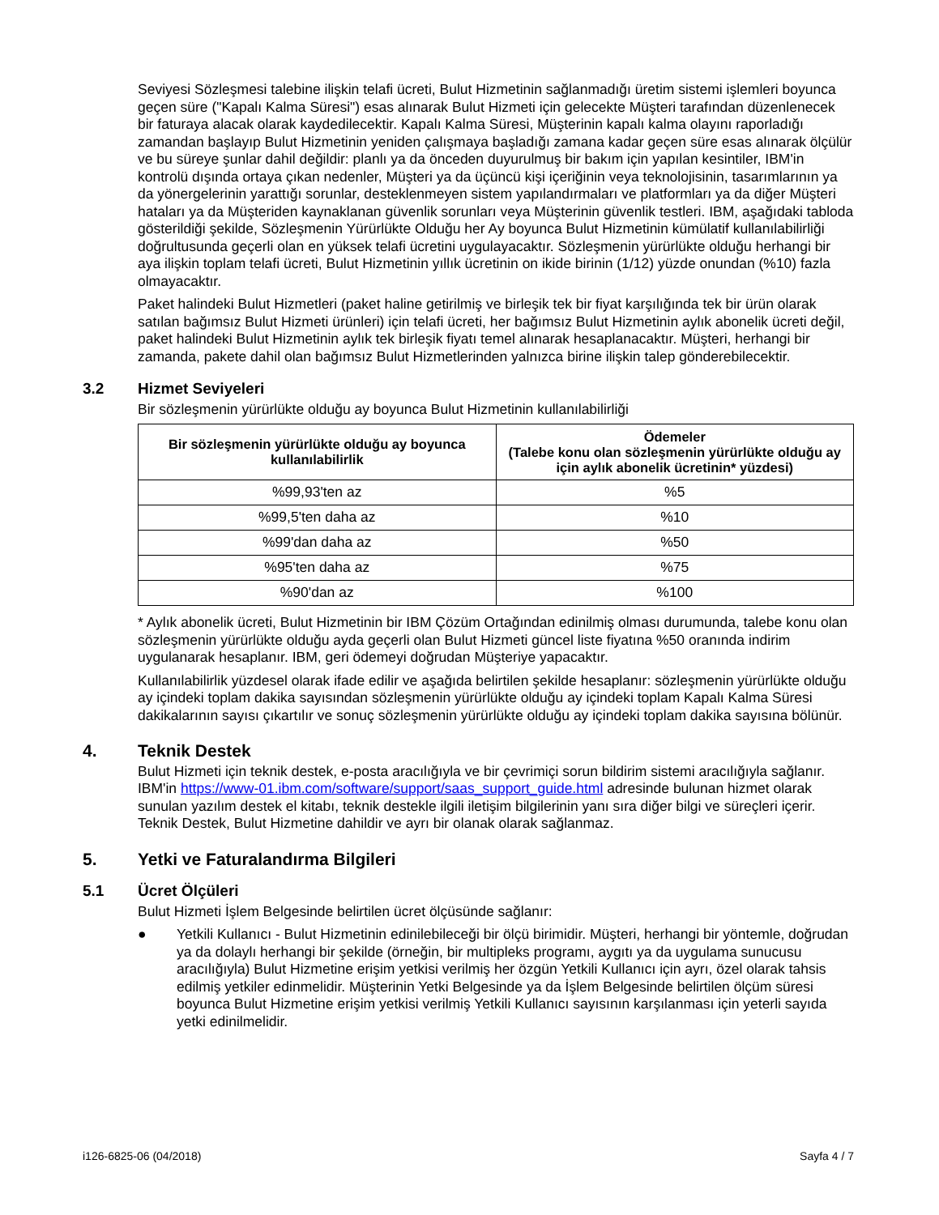Seviyesi Sözleşmesi talebine ilişkin telafi ücreti, Bulut Hizmetinin sağlanmadığı üretim sistemi işlemleri boyunca geçen süre ("Kapalı Kalma Süresi") esas alınarak Bulut Hizmeti için gelecekte Müşteri tarafından düzenlenecek bir faturaya alacak olarak kaydedilecektir. Kapalı Kalma Süresi, Müşterinin kapalı kalma olayını raporladığı zamandan başlayıp Bulut Hizmetinin yeniden çalışmaya başladığı zamana kadar geçen süre esas alınarak ölçülür ve bu süreye şunlar dahil değildir: planlı ya da önceden duyurulmuş bir bakım için yapılan kesintiler, IBM'in kontrolü dışında ortaya çıkan nedenler, Müşteri ya da üçüncü kişi içeriğinin veya teknolojisinin, tasarımlarının ya da yönergelerinin yarattığı sorunlar, desteklenmeyen sistem yapılandırmaları ve platformları ya da diğer Müşteri hataları ya da Müşteriden kaynaklanan güvenlik sorunları veya Müşterinin güvenlik testleri. IBM, aşağıdaki tabloda gösterildiği şekilde, Sözleşmenin Yürürlükte Olduğu her Ay boyunca Bulut Hizmetinin kümülatif kullanılabilirliği doğrultusunda geçerli olan en yüksek telafi ücretini uygulayacaktır. Sözleşmenin yürürlükte olduğu herhangi bir aya ilişkin toplam telafi ücreti, Bulut Hizmetinin yıllık ücretinin on ikide birinin (1/12) yüzde onundan (%10) fazla olmayacaktır.
Paket halindeki Bulut Hizmetleri (paket haline getirilmiş ve birleşik tek bir fiyat karşılığında tek bir ürün olarak satılan bağımsız Bulut Hizmeti ürünleri) için telafi ücreti, her bağımsız Bulut Hizmetinin aylık abonelik ücreti değil, paket halindeki Bulut Hizmetinin aylık tek birleşik fiyatı temel alınarak hesaplanacaktır. Müşteri, herhangi bir zamanda, pakete dahil olan bağımsız Bulut Hizmetlerinden yalnızca birine ilişkin talep gönderebilecektir.
3.2 Hizmet Seviyeleri
Bir sözleşmenin yürürlükte olduğu ay boyunca Bulut Hizmetinin kullanılabilirliği
| Bir sözleşmenin yürürlükte olduğu ay boyunca kullanılabilirlik | Ödemeler (Talebe konu olan sözleşmenin yürürlükte olduğu ay için aylık abonelik ücretinin* yüzdesi) |
| --- | --- |
| %99,93'ten az | %5 |
| %99,5'ten daha az | %10 |
| %99'dan daha az | %50 |
| %95'ten daha az | %75 |
| %90'dan az | %100 |
* Aylık abonelik ücreti, Bulut Hizmetinin bir IBM Çözüm Ortağından edinilmiş olması durumunda, talebe konu olan sözleşmenin yürürlükte olduğu ayda geçerli olan Bulut Hizmeti güncel liste fiyatına %50 oranında indirim uygulanarak hesaplanır. IBM, geri ödemeyi doğrudan Müşteriye yapacaktır.
Kullanılabilirlik yüzdesel olarak ifade edilir ve aşağıda belirtilen şekilde hesaplanır: sözleşmenin yürürlükte olduğu ay içindeki toplam dakika sayısından sözleşmenin yürürlükte olduğu ay içindeki toplam Kapalı Kalma Süresi dakikalarının sayısı çıkartılır ve sonuç sözleşmenin yürürlükte olduğu ay içindeki toplam dakika sayısına bölünür.
4. Teknik Destek
Bulut Hizmeti için teknik destek, e-posta aracılığıyla ve bir çevrimiçi sorun bildirim sistemi aracılığıyla sağlanır. IBM'in https://www-01.ibm.com/software/support/saas_support_guide.html adresinde bulunan hizmet olarak sunulan yazılım destek el kitabı, teknik destekle ilgili iletişim bilgilerinin yanı sıra diğer bilgi ve süreçleri içerir. Teknik Destek, Bulut Hizmetine dahildir ve ayrı bir olanak olarak sağlanmaz.
5. Yetki ve Faturalandırma Bilgileri
5.1 Ücret Ölçüleri
Bulut Hizmeti İşlem Belgesinde belirtilen ücret ölçüsünde sağlanır:
● Yetkili Kullanıcı - Bulut Hizmetinin edinilebileceği bir ölçü birimidir. Müşteri, herhangi bir yöntemle, doğrudan ya da dolaylı herhangi bir şekilde (örneğin, bir multipleks programı, aygıtı ya da uygulama sunucusu aracılığıyla) Bulut Hizmetine erişim yetkisi verilmiş her özgün Yetkili Kullanıcı için ayrı, özel olarak tahsis edilmiş yetkiler edinmelidir. Müşterinin Yetki Belgesinde ya da İşlem Belgesinde belirtilen ölçüm süresi boyunca Bulut Hizmetine erişim yetkisi verilmiş Yetkili Kullanıcı sayısının karşılanması için yeterli sayıda yetki edinilmelidir.
i126-6825-06 (04/2018) Sayfa 4 / 7